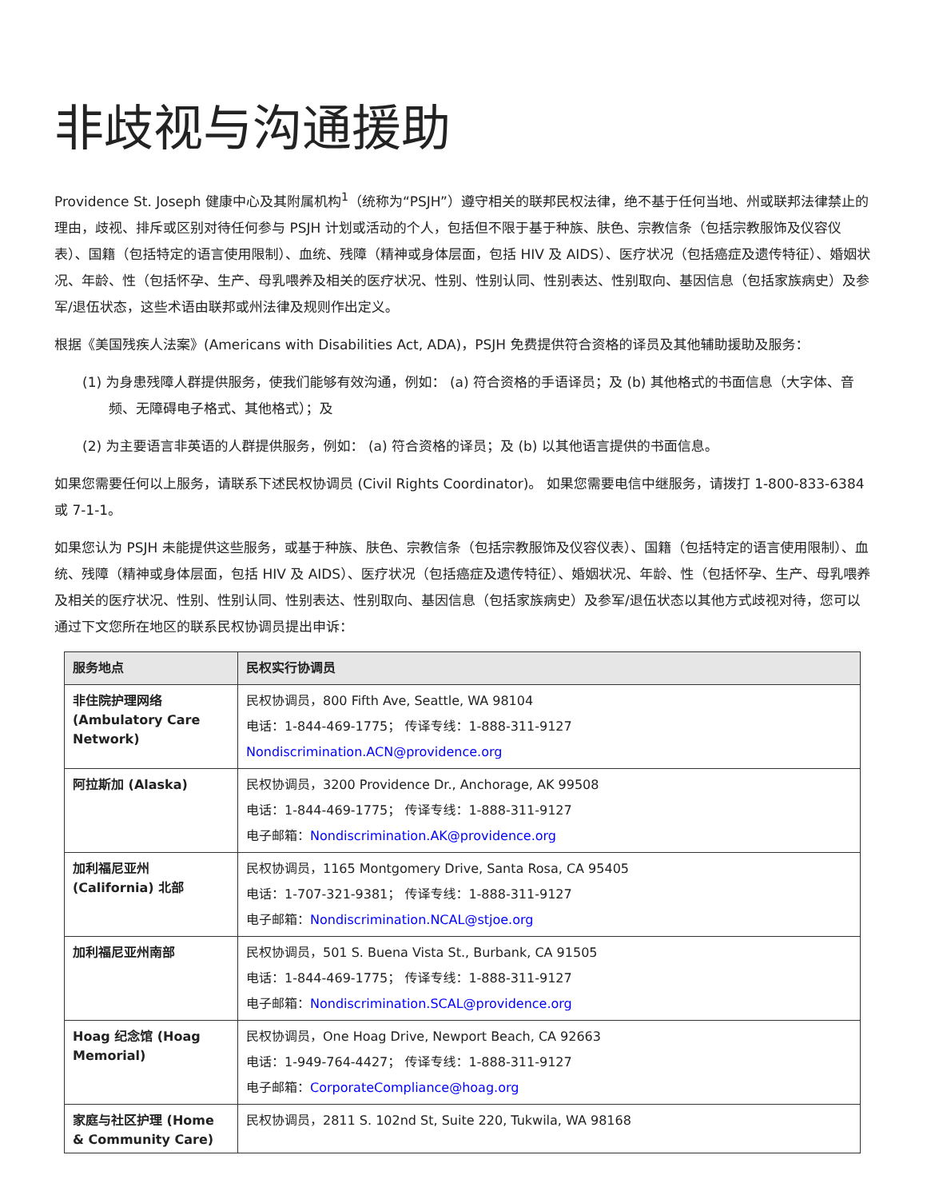非歧视与沟通援助
Providence St. Joseph 健康中心及其附属机构<sup>1</sup>（统称为“PSJH”）遵守相关的联邦民权法律，绝不基于任何当地、州或联邦法律禁止的理由，歧视、排斥或区别对待任何参与 PSJH 计划或活动的个人，包括但不限于基于种族、肤色、宗教信条（包括宗教服饰及仪容仪表）、国籍（包括特定的语言使用限制）、血统、残障（精神或身体层面，包括 HIV 及 AIDS）、医疗状况（包括癌症及遗传特征）、婚姻状况、年龄、性（包括怀孕、生产、母乳喂养及相关的医疗状况、性别、性别认同、性别表达、性别取向、基因信息（包括家族病史）及参军/退伍状态，这些术语由联邦或州法律及规则作出定义。
根据《美国残疾人法案》(Americans with Disabilities Act, ADA)，PSJH 免费提供符合资格的译员及其他辅助援助及服务：
(1) 为身患残障人群提供服务，使我们能够有效沟通，例如： (a) 符合资格的手语译员；及 (b) 其他格式的书面信息（大字体、音频、无障碍电子格式、其他格式）；及
(2) 为主要语言非英语的人群提供服务，例如： (a) 符合资格的译员；及 (b) 以其他语言提供的书面信息。
如果您需要任何以上服务，请联系下述民权协调员 (Civil Rights Coordinator)。 如果您需要电信中继服务，请拨打 1-800-833-6384 或 7-1-1。
如果您认为 PSJH 未能提供这些服务，或基于种族、肤色、宗教信条（包括宗教服饰及仪容仪表）、国籍（包括特定的语言使用限制）、血统、残障（精神或身体层面，包括 HIV 及 AIDS）、医疗状况（包括癌症及遗传特征）、婚姻状况、年龄、性（包括怀孕、生产、母乳喂养及相关的医疗状况、性别、性别认同、性别表达、性别取向、基因信息（包括家族病史）及参军/退伍状态以其他方式歧视对待，您可以通过下文您所在地区的联系民权协调员提出申诉：
| 服务地点 | 民权实行协调员 |
| --- | --- |
| 非住院护理网络 (Ambulatory Care Network) | 民权协调员，800 Fifth Ave, Seattle, WA 98104 电话：1-844-469-1775； 传译专线：1-888-311-9127 Nondiscrimination.ACN@providence.org |
| 阿拉斯加 (Alaska) | 民权协调员，3200 Providence Dr., Anchorage, AK 99508 电话：1-844-469-1775； 传译专线：1-888-311-9127 电子邮箱： Nondiscrimination.AK@providence.org |
| 加利福尼亚州 (California) 北部 | 民权协调员，1165 Montgomery Drive, Santa Rosa, CA 95405 电话：1-707-321-9381； 传译专线：1-888-311-9127 电子邮箱： Nondiscrimination.NCAL@stjoe.org |
| 加利福尼亚州南部 | 民权协调员，501 S. Buena Vista St., Burbank, CA 91505 电话：1-844-469-1775； 传译专线：1-888-311-9127 电子邮箱： Nondiscrimination.SCAL@providence.org |
| Hoag 纪念馆 (Hoag Memorial) | 民权协调员，One Hoag Drive, Newport Beach, CA 92663 电话：1-949-764-4427； 传译专线：1-888-311-9127 电子邮箱： CorporateCompliance@hoag.org |
| 家庭与社区护理 (Home & Community Care) | 民权协调员，2811 S. 102nd St, Suite 220, Tukwila, WA 98168 |